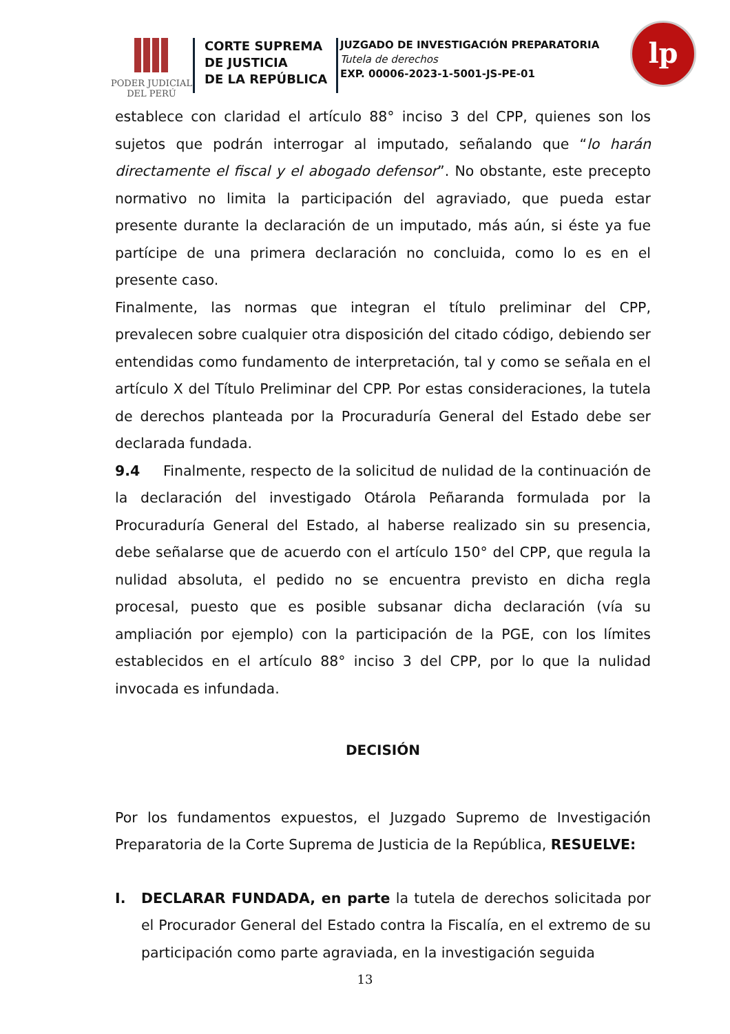PODER JUDICIAL
DEL PERÚ
CORTE SUPREMA
DE JUSTICIA
DE LA REPÚBLICA
JUZGADO DE INVESTIGACIÓN PREPARATORIA
Tutela de derechos
EXP. 00006-2023-1-5001-JS-PE-01
lp
establece con claridad el artículo 88° inciso 3 del CPP, quienes son los sujetos que podrán interrogar al imputado, señalando que “lo harán directamente el fiscal y el abogado defensor”. No obstante, este precepto normativo no limita la participación del agraviado, que pueda estar presente durante la declaración de un imputado, más aún, si éste ya fue partícipe de una primera declaración no concluida, como lo es en el presente caso.
Finalmente, las normas que integran el título preliminar del CPP, prevalecen sobre cualquier otra disposición del citado código, debiendo ser entendidas como fundamento de interpretación, tal y como se señala en el artículo X del Título Preliminar del CPP. Por estas consideraciones, la tutela de derechos planteada por la Procuraduría General del Estado debe ser declarada fundada.
9.4 Finalmente, respecto de la solicitud de nulidad de la continuación de la declaración del investigado Otárola Peñaranda formulada por la Procuraduría General del Estado, al haberse realizado sin su presencia, debe señalarse que de acuerdo con el artículo 150° del CPP, que regula la nulidad absoluta, el pedido no se encuentra previsto en dicha regla procesal, puesto que es posible subsanar dicha declaración (vía su ampliación por ejemplo) con la participación de la PGE, con los límites establecidos en el artículo 88° inciso 3 del CPP, por lo que la nulidad invocada es infundada.
DECISIÓN
Por los fundamentos expuestos, el Juzgado Supremo de Investigación Preparatoria de la Corte Suprema de Justicia de la República, RESUELVE:
I. DECLARAR FUNDADA, en parte la tutela de derechos solicitada por el Procurador General del Estado contra la Fiscalía, en el extremo de su participación como parte agraviada, en la investigación seguida
13